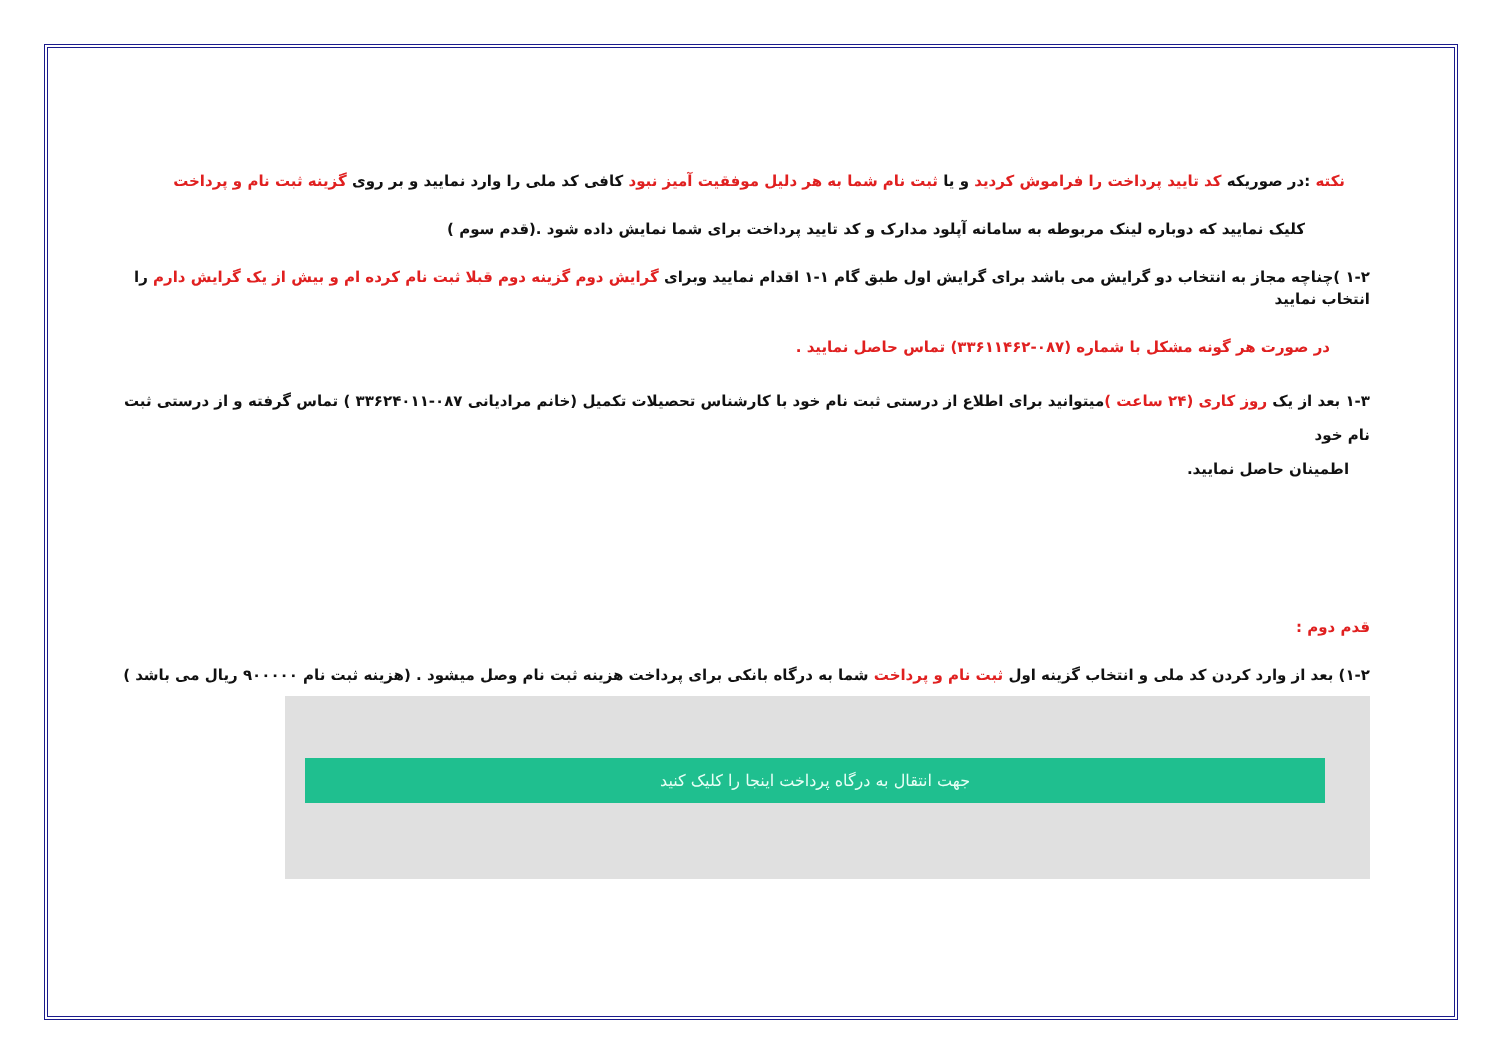نکته :در صوریکه کد تایید پرداخت را فراموش کردید و یا ثبت نام شما به هر دلیل موفقیت آمیز نبود کافی کد ملی را وارد نمایید و بر روی گزینه ثبت نام و پرداخت
کلیک نمایید که دوباره لینک مربوطه به سامانه آپلود مدارک و کد تایید پرداخت برای شما نمایش داده شود .(قدم سوم )
۱-۲ )چناچه مجاز به انتخاب دو گرایش می باشد برای گرایش اول طبق گام ۱-۱ اقدام نمایید وبرای گرایش دوم گزینه دوم قبلا ثبت نام کرده ام و بیش از یک گرایش دارم را انتخاب نمایید
در صورت هر گونه مشکل با شماره (۰۸۷-۳۳۶۱۱۴۶۲) تماس حاصل نمایید .
۱-۳ بعد از یک روز کاری (۲۴ ساعت ) میتوانید برای اطلاع از درستی ثبت نام خود با کارشناس تحصیلات تکمیل (خانم مرادیانی ۰۸۷-۳۳۶۲۴۰۱۱ ) تماس گرفته و از درستی ثبت نام خود
اطمینان حاصل نمایید.
قدم دوم :
۱-۲) بعد از وارد کردن کد ملی و انتخاب گزینه اول ثبت نام و پرداخت شما به درگاه بانکی برای پرداخت هزینه ثبت نام وصل میشود . (هزینه ثبت نام ۹۰۰۰۰۰ ریال می باشد )
جهت انتقال به درگاه پرداخت اینجا را کلیک کنید